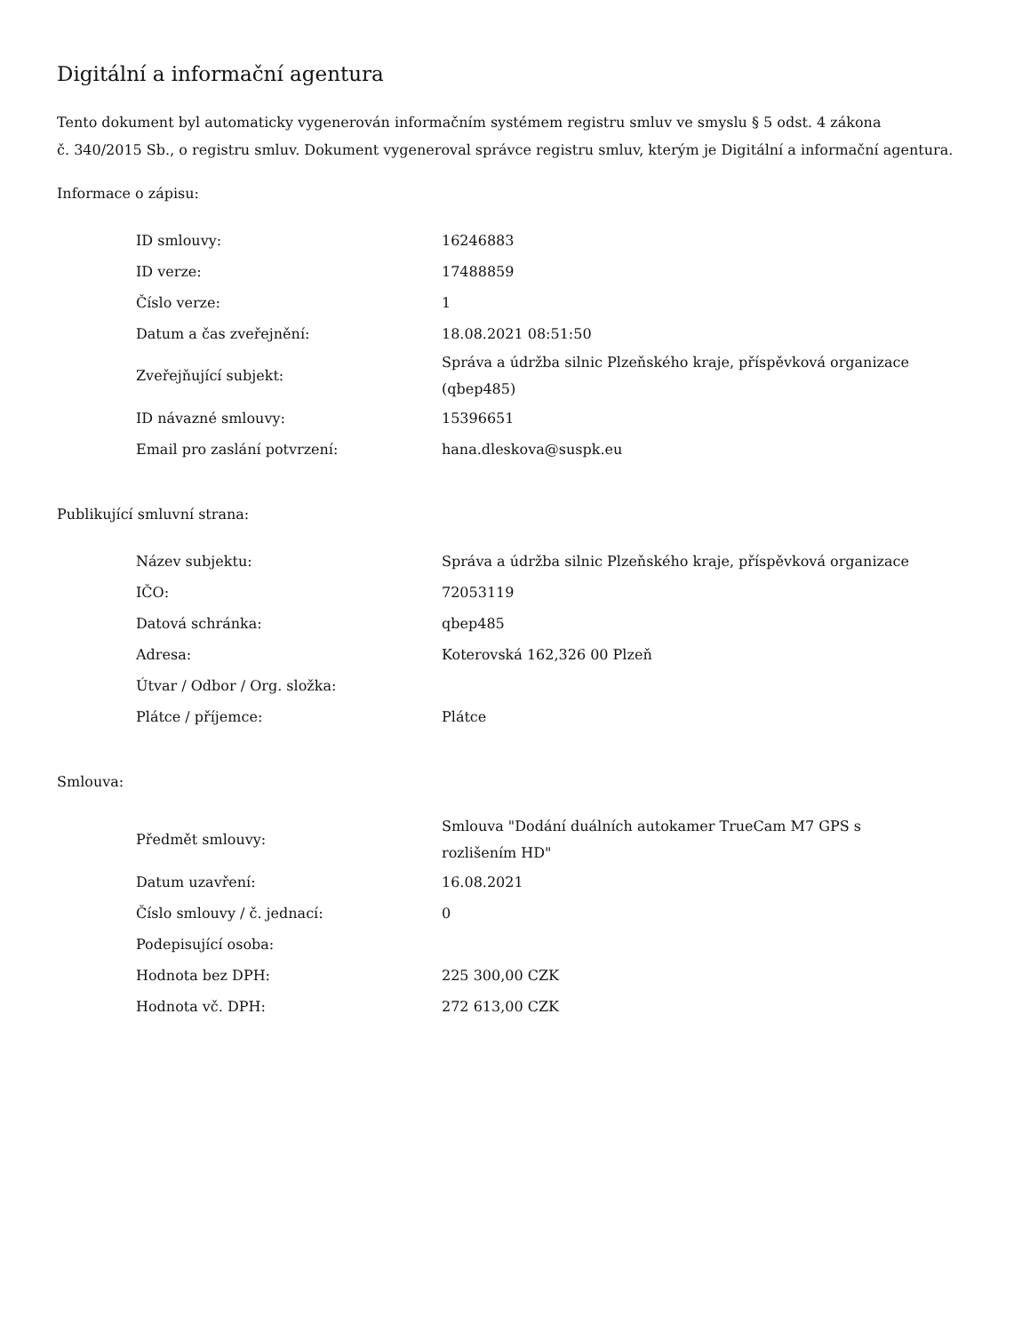Digitální a informační agentura
Tento dokument byl automaticky vygenerován informačním systémem registru smluv ve smyslu § 5 odst. 4 zákona
č. 340/2015 Sb., o registru smluv. Dokument vygeneroval správce registru smluv, kterým je Digitální a informační agentura.
Informace o zápisu:
| ID smlouvy: | 16246883 |
| ID verze: | 17488859 |
| Číslo verze: | 1 |
| Datum a čas zveřejnění: | 18.08.2021 08:51:50 |
| Zveřejňující subjekt: | Správa a údržba silnic Plzeňského kraje, příspěvková organizace (qbep485) |
| ID návazné smlouvy: | 15396651 |
| Email pro zaslání potvrzení: | hana.dleskova@suspk.eu |
Publikující smluvní strana:
| Název subjektu: | Správa a údržba silnic Plzeňského kraje, příspěvková organizace |
| IČO: | 72053119 |
| Datová schránka: | qbep485 |
| Adresa: | Koterovská 162,326 00 Plzeň |
| Útvar / Odbor / Org. složka: | |
| Plátce / příjemce: | Plátce |
Smlouva:
| Předmět smlouvy: | Smlouva "Dodání duálních autokamer TrueCam M7 GPS s rozlišením HD" |
| Datum uzavření: | 16.08.2021 |
| Číslo smlouvy / č. jednací: | 0 |
| Podepisující osoba: | |
| Hodnota bez DPH: | 225 300,00 CZK |
| Hodnota vč. DPH: | 272 613,00 CZK |